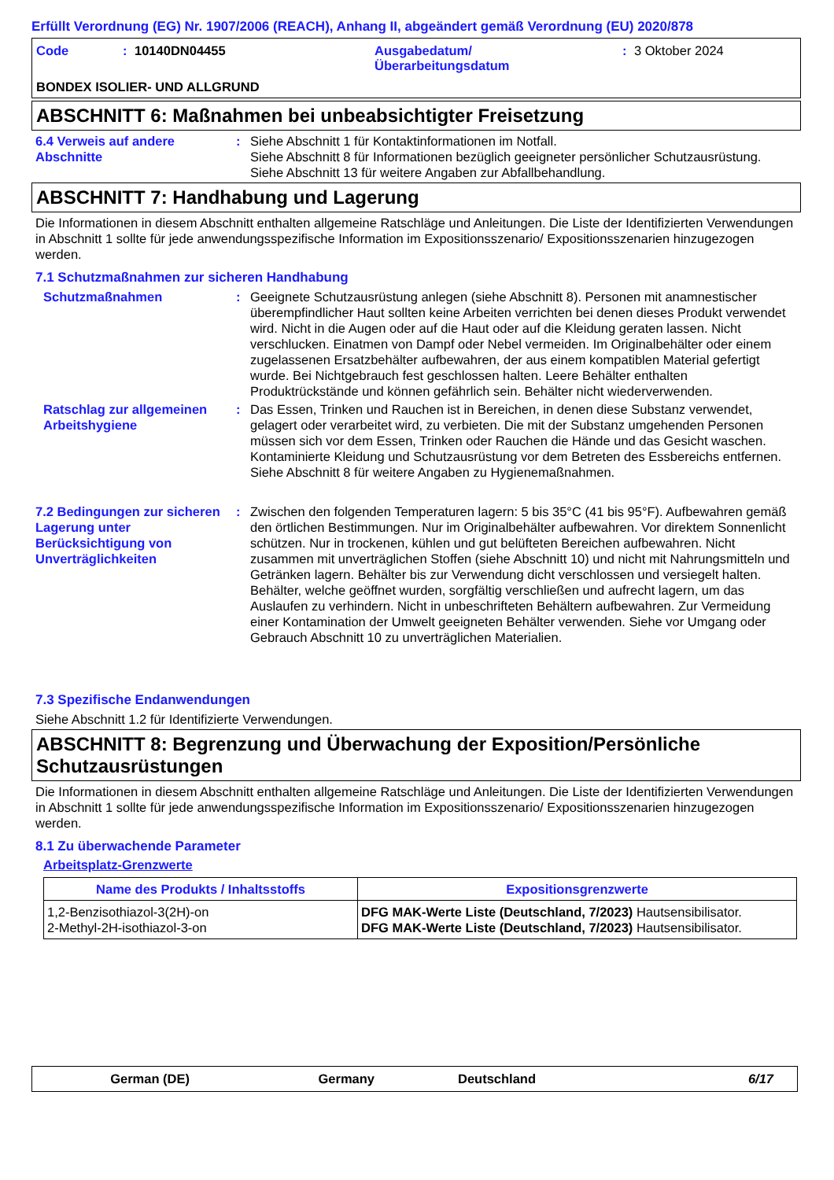Erfüllt Verordnung (EG) Nr. 1907/2006 (REACH), Anhang II, abgeändert gemäß Verordnung (EU) 2020/878
Code: 10140DN04455 Ausgabedatum/
Überarbeitungsdatum: 3 Oktober 2024
BONDEX ISOLIER- UND ALLGRUND
ABSCHNITT 6: Maßnahmen bei unbeabsichtigter Freisetzung
6.4 Verweis auf andere Abschnitte: Siehe Abschnitt 1 für Kontaktinformationen im Notfall.
Siehe Abschnitt 8 für Informationen bezüglich geeigneter persönlicher Schutzausrüstung.
Siehe Abschnitt 13 für weitere Angaben zur Abfallbehandlung.
ABSCHNITT 7: Handhabung und Lagerung
Die Informationen in diesem Abschnitt enthalten allgemeine Ratschläge und Anleitungen. Die Liste der Identifizierten Verwendungen in Abschnitt 1 sollte für jede anwendungsspezifische Information im Expositionsszenario/ Expositionsszenarien hinzugezogen werden.
7.1 Schutzmaßnahmen zur sicheren Handhabung
Schutzmaßnahmen: Geeignete Schutzausrüstung anlegen (siehe Abschnitt 8). Personen mit anamnestischer überempfindlicher Haut sollten keine Arbeiten verrichten bei denen dieses Produkt verwendet wird. Nicht in die Augen oder auf die Haut oder auf die Kleidung geraten lassen. Nicht verschlucken. Einatmen von Dampf oder Nebel vermeiden. Im Originalbehälter oder einem zugelassenen Ersatzbehälter aufbewahren, der aus einem kompatiblen Material gefertigt wurde. Bei Nichtgebrauch fest geschlossen halten. Leere Behälter enthalten Produktrückstände und können gefährlich sein. Behälter nicht wiederverwenden.
Ratschlag zur allgemeinen Arbeitshygiene: Das Essen, Trinken und Rauchen ist in Bereichen, in denen diese Substanz verwendet, gelagert oder verarbeitet wird, zu verbieten. Die mit der Substanz umgehenden Personen müssen sich vor dem Essen, Trinken oder Rauchen die Hände und das Gesicht waschen. Kontaminierte Kleidung und Schutzausrüstung vor dem Betreten des Essbereichs entfernen. Siehe Abschnitt 8 für weitere Angaben zu Hygienemaßnahmen.
7.2 Bedingungen zur sicheren Lagerung unter Berücksichtigung von Unverträglichkeiten: Zwischen den folgenden Temperaturen lagern: 5 bis 35°C (41 bis 95°F). Aufbewahren gemäß den örtlichen Bestimmungen. Nur im Originalbehälter aufbewahren. Vor direktem Sonnenlicht schützen. Nur in trockenen, kühlen und gut belüfteten Bereichen aufbewahren. Nicht zusammen mit unverträglichen Stoffen (siehe Abschnitt 10) und nicht mit Nahrungsmitteln und Getränken lagern. Behälter bis zur Verwendung dicht verschlossen und versiegelt halten. Behälter, welche geöffnet wurden, sorgfältig verschließen und aufrecht lagern, um das Auslaufen zu verhindern. Nicht in unbeschrifteten Behältern aufbewahren. Zur Vermeidung einer Kontamination der Umwelt geeigneten Behälter verwenden. Siehe vor Umgang oder Gebrauch Abschnitt 10 zu unverträglichen Materialien.
7.3 Spezifische Endanwendungen
Siehe Abschnitt 1.2 für Identifizierte Verwendungen.
ABSCHNITT 8: Begrenzung und Überwachung der Exposition/Persönliche Schutzausrüstungen
Die Informationen in diesem Abschnitt enthalten allgemeine Ratschläge und Anleitungen. Die Liste der Identifizierten Verwendungen in Abschnitt 1 sollte für jede anwendungsspezifische Information im Expositionsszenario/ Expositionsszenarien hinzugezogen werden.
8.1 Zu überwachende Parameter
Arbeitsplatz-Grenzwerte
| Name des Produkts / Inhaltsstoffs | Expositionsgrenzwerte |
| --- | --- |
| 1,2-Benzisothiazol-3(2H)-on 2-Methyl-2H-isothiazol-3-on | DFG MAK-Werte Liste (Deutschland, 7/2023) Hautsensibilisator. DFG MAK-Werte Liste (Deutschland, 7/2023) Hautsensibilisator. |
German (DE) Germany Deutschland 6/17